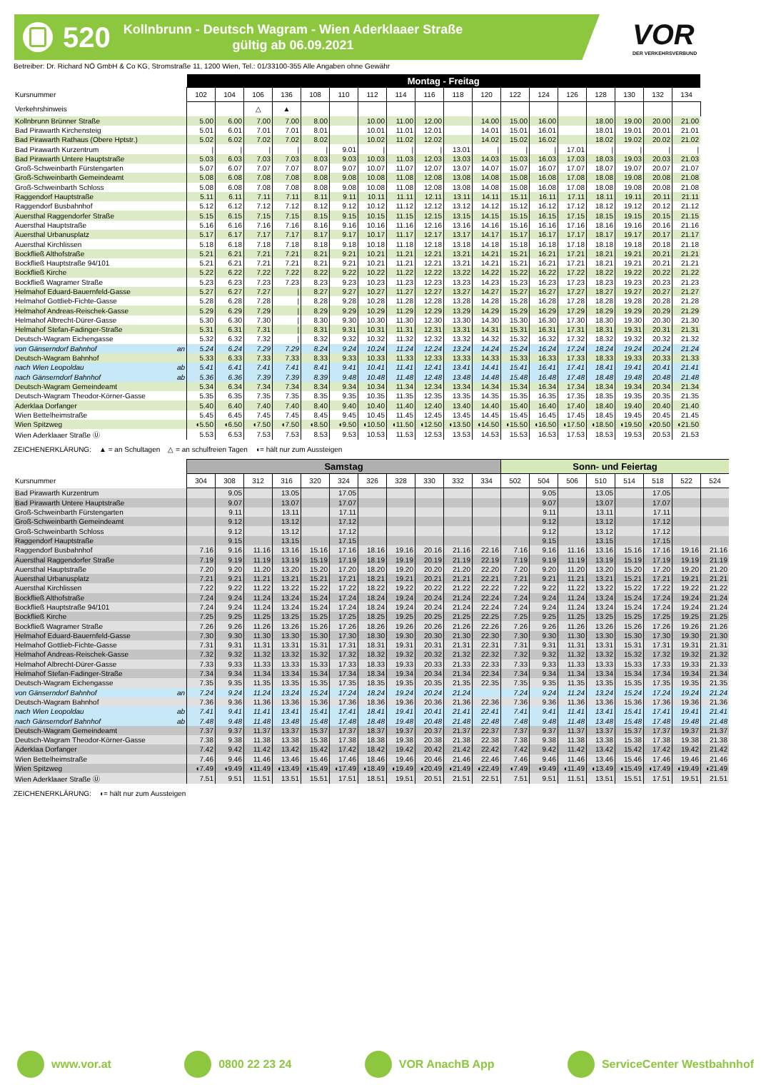520
Kollnbrunn - Deutsch Wagram - Wien Aderklaaer Straße
gültig ab 06.09.2021
VOR
DER VERKEHRSVERBUND
Betreiber: Dr. Richard NÖ GmbH & Co KG, Stromstraße 11, 1200 Wien, Tel.: 01/33100-355 Alle Angaben ohne Gewähr
| | Montag - Freitag | | | | | | | | | | | | | | | | | | |
| Kursnummer | 102 | 104 | 106 | 136 | 108 | 110 | 112 | 114 | 116 | 118 | 120 | 122 | 124 | 126 | 128 | 130 | 132 | 134 | |
| Verkehrshinweis | | | △ | ▲ | | | | | | | | | | | | | | | |
| Kollnbrunn Brünner Straße | 5.00 | 6.00 | 7.00 | 7.00 | 8.00 | | 10.00 | 11.00 | 12.00 | | 14.00 | 15.00 | 16.00 | | 18.00 | 19.00 | 20.00 | 21.00 | |
| Bad Pirawarth Kirchensteig | 5.01 | 6.01 | 7.01 | 7.01 | 8.01 | | 10.01 | 11.01 | 12.01 | | 14.01 | 15.01 | 16.01 | | 18.01 | 19.01 | 20.01 | 21.01 | |
| Bad Pirawarth Rathaus (Obere Hptstr.) | 5.02 | 6.02 | 7.02 | 7.02 | 8.02 | | 10.02 | 11.02 | 12.02 | | 14.02 | 15.02 | 16.02 | | 18.02 | 19.02 | 20.02 | 21.02 | |
| Bad Pirawarth Kurzentrum | / | / | / | / | / | 9.01 | / | / | / | 13.01 | / | / | / | 17.01 | / | / | / | / | |
| Bad Pirawarth Untere Hauptstraße | 5.03 | 6.03 | 7.03 | 7.03 | 8.03 | 9.03 | 10.03 | 11.03 | 12.03 | 13.03 | 14.03 | 15.03 | 16.03 | 17.03 | 18.03 | 19.03 | 20.03 | 21.03 | |
| Groß-Schweinbarth Fürstengarten | 5.07 | 6.07 | 7.07 | 7.07 | 8.07 | 9.07 | 10.07 | 11.07 | 12.07 | 13.07 | 14.07 | 15.07 | 16.07 | 17.07 | 18.07 | 19.07 | 20.07 | 21.07 | |
| Groß-Schweinbarth Gemeindeamt | 5.08 | 6.08 | 7.08 | 7.08 | 8.08 | 9.08 | 10.08 | 11.08 | 12.08 | 13.08 | 14.08 | 15.08 | 16.08 | 17.08 | 18.08 | 19.08 | 20.08 | 21.08 | |
| Groß-Schweinbarth Schloss | 5.08 | 6.08 | 7.08 | 7.08 | 8.08 | 9.08 | 10.08 | 11.08 | 12.08 | 13.08 | 14.08 | 15.08 | 16.08 | 17.08 | 18.08 | 19.08 | 20.08 | 21.08 | |
| Raggendorf Hauptstraße | 5.11 | 6.11 | 7.11 | 7.11 | 8.11 | 9.11 | 10.11 | 11.11 | 12.11 | 13.11 | 14.11 | 15.11 | 16.11 | 17.11 | 18.11 | 19.11 | 20.11 | 21.11 | |
| Raggendorf Busbahnhof | 5.12 | 6.12 | 7.12 | 7.12 | 8.12 | 9.12 | 10.12 | 11.12 | 12.12 | 13.12 | 14.12 | 15.12 | 16.12 | 17.12 | 18.12 | 19.12 | 20.12 | 21.12 | |
| Auersthal Raggendorfer Straße | 5.15 | 6.15 | 7.15 | 7.15 | 8.15 | 9.15 | 10.15 | 11.15 | 12.15 | 13.15 | 14.15 | 15.15 | 16.15 | 17.15 | 18.15 | 19.15 | 20.15 | 21.15 | |
| Auersthal Hauptstraße | 5.16 | 6.16 | 7.16 | 7.16 | 8.16 | 9.16 | 10.16 | 11.16 | 12.16 | 13.16 | 14.16 | 15.16 | 16.16 | 17.16 | 18.16 | 19.16 | 20.16 | 21.16 | |
| Auersthal Urbanusplatz | 5.17 | 6.17 | 7.17 | 7.17 | 8.17 | 9.17 | 10.17 | 11.17 | 12.17 | 13.17 | 14.17 | 15.17 | 16.17 | 17.17 | 18.17 | 19.17 | 20.17 | 21.17 | |
| Auersthal Kirchlissen | 5.18 | 6.18 | 7.18 | 7.18 | 8.18 | 9.18 | 10.18 | 11.18 | 12.18 | 13.18 | 14.18 | 15.18 | 16.18 | 17.18 | 18.18 | 19.18 | 20.18 | 21.18 | |
| Bockfließ Althofstraße | 5.21 | 6.21 | 7.21 | 7.21 | 8.21 | 9.21 | 10.21 | 11.21 | 12.21 | 13.21 | 14.21 | 15.21 | 16.21 | 17.21 | 18.21 | 19.21 | 20.21 | 21.21 | |
| Bockfließ Hauptstraße 94/101 | 5.21 | 6.21 | 7.21 | 7.21 | 8.21 | 9.21 | 10.21 | 11.21 | 12.21 | 13.21 | 14.21 | 15.21 | 16.21 | 17.21 | 18.21 | 19.21 | 20.21 | 21.21 | |
| Bockfließ Kirche | 5.22 | 6.22 | 7.22 | 7.22 | 8.22 | 9.22 | 10.22 | 11.22 | 12.22 | 13.22 | 14.22 | 15.22 | 16.22 | 17.22 | 18.22 | 19.22 | 20.22 | 21.22 | |
| Bockfließ Wagramer Straße | 5.23 | 6.23 | 7.23 | 7.23 | 8.23 | 9.23 | 10.23 | 11.23 | 12.23 | 13.23 | 14.23 | 15.23 | 16.23 | 17.23 | 18.23 | 19.23 | 20.23 | 21.23 | |
| Helmahof Eduard-Bauernfeld-Gasse | 5.27 | 6.27 | 7.27 | / | 8.27 | 9.27 | 10.27 | 11.27 | 12.27 | 13.27 | 14.27 | 15.27 | 16.27 | 17.27 | 18.27 | 19.27 | 20.27 | 21.27 | |
| Helmahof Gottlieb-Fichte-Gasse | 5.28 | 6.28 | 7.28 | / | 8.28 | 9.28 | 10.28 | 11.28 | 12.28 | 13.28 | 14.28 | 15.28 | 16.28 | 17.28 | 18.28 | 19.28 | 20.28 | 21.28 | |
| Helmahof Andreas-Reischek-Gasse | 5.29 | 6.29 | 7.29 | / | 8.29 | 9.29 | 10.29 | 11.29 | 12.29 | 13.29 | 14.29 | 15.29 | 16.29 | 17.29 | 18.29 | 19.29 | 20.29 | 21.29 | |
| Helmahof Albrecht-Dürer-Gasse | 5.30 | 6.30 | 7.30 | / | 8.30 | 9.30 | 10.30 | 11.30 | 12.30 | 13.30 | 14.30 | 15.30 | 16.30 | 17.30 | 18.30 | 19.30 | 20.30 | 21.30 | |
| Helmahof Stefan-Fadinger-Straße | 5.31 | 6.31 | 7.31 | / | 8.31 | 9.31 | 10.31 | 11.31 | 12.31 | 13.31 | 14.31 | 15.31 | 16.31 | 17.31 | 18.31 | 19.31 | 20.31 | 21.31 | |
| Deutsch-Wagram Eichengasse | 5.32 | 6.32 | 7.32 | / | 8.32 | 9.32 | 10.32 | 11.32 | 12.32 | 13.32 | 14.32 | 15.32 | 16.32 | 17.32 | 18.32 | 19.32 | 20.32 | 21.32 | |
| von Gänserndorf Bahnhof an | 5.24 | 6.24 | 7.29 | 7.29 | 8.24 | 9.24 | 10.24 | 11.24 | 12.24 | 13.24 | 14.24 | 15.24 | 16.24 | 17.24 | 18.24 | 19.24 | 20.24 | 21.24 | |
| Deutsch-Wagram Bahnhof | 5.33 | 6.33 | 7.33 | 7.33 | 8.33 | 9.33 | 10.33 | 11.33 | 12.33 | 13.33 | 14.33 | 15.33 | 16.33 | 17.33 | 18.33 | 19.33 | 20.33 | 21.33 | |
| nach Wien Leopoldau ab | 5.41 | 6.41 | 7.41 | 7.41 | 8.41 | 9.41 | 10.41 | 11.41 | 12.41 | 13.41 | 14.41 | 15.41 | 16.41 | 17.41 | 18.41 | 19.41 | 20.41 | 21.41 | |
| nach Gänserndorf Bahnhof ab | 5.36 | 6.36 | 7.39 | 7.39 | 8.39 | 9.48 | 10.48 | 11.48 | 12.48 | 13.48 | 14.48 | 15.48 | 16.48 | 17.48 | 18.48 | 19.48 | 20.48 | 21.48 | |
| Deutsch-Wagram Gemeindeamt | 5.34 | 6.34 | 7.34 | 7.34 | 8.34 | 9.34 | 10.34 | 11.34 | 12.34 | 13.34 | 14.34 | 15.34 | 16.34 | 17.34 | 18.34 | 19.34 | 20.34 | 21.34 | |
| Deutsch-Wagram Theodor-Körner-Gasse | 5.35 | 6.35 | 7.35 | 7.35 | 8.35 | 9.35 | 10.35 | 11.35 | 12.35 | 13.35 | 14.35 | 15.35 | 16.35 | 17.35 | 18.35 | 19.35 | 20.35 | 21.35 | |
| Aderklaa Dorfanger | 5.40 | 6.40 | 7.40 | 7.40 | 8.40 | 9.40 | 10.40 | 11.40 | 12.40 | 13.40 | 14.40 | 15.40 | 16.40 | 17.40 | 18.40 | 19.40 | 20.40 | 21.40 | |
| Wien Bettelheimstraße | 5.45 | 6.45 | 7.45 | 7.45 | 8.45 | 9.45 | 10.45 | 11.45 | 12.45 | 13.45 | 14.45 | 15.45 | 16.45 | 17.45 | 18.45 | 19.45 | 20.45 | 21.45 | |
| Wien Spitzweg | ◖5.50 | ◖6.50 | ◖7.50 | ◖7.50 | ◖8.50 | ◖9.50 | ◖10.50 | ◖11.50 | ◖12.50 | ◖13.50 | ◖14.50 | ◖15.50 | ◖16.50 | ◖17.50 | ◖18.50 | ◖19.50 | ◖20.50 | ◖21.50 | |
| Wien Aderklaaer Straße Ⓤ | 5.53 | 6.53 | 7.53 | 7.53 | 8.53 | 9.53 | 10.53 | 11.53 | 12.53 | 13.53 | 14.53 | 15.53 | 16.53 | 17.53 | 18.53 | 19.53 | 20.53 | 21.53 | |
ZEICHENERKLÄRUNG: ▲ = an Schultagen △ = an schulfreien Tagen ◖= hält nur zum Aussteigen
| | Samstag | | | | | | | | | | | Sonn- und Feiertag | | | | | | | |
| Kursnummer | 304 | 308 | 312 | 316 | 320 | 324 | 326 | 328 | 330 | 332 | 334 | 502 | 504 | 506 | 510 | 514 | 518 | 522 | 524 |
| Bad Pirawarth Kurzentrum | | 9.05 | | 13.05 | | 17.05 | | | | | | | 9.05 | | 13.05 | | 17.05 | | |
| Bad Pirawarth Untere Hauptstraße | | 9.07 | | 13.07 | | 17.07 | | | | | | | 9.07 | | 13.07 | | 17.07 | | |
| Groß-Schweinbarth Fürstengarten | | 9.11 | | 13.11 | | 17.11 | | | | | | | 9.11 | | 13.11 | | 17.11 | | |
| Groß-Schweinbarth Gemeindeamt | | 9.12 | | 13.12 | | 17.12 | | | | | | | 9.12 | | 13.12 | | 17.12 | | |
| Groß-Schweinbarth Schloss | | 9.12 | | 13.12 | | 17.12 | | | | | | | 9.12 | | 13.12 | | 17.12 | | |
| Raggendorf Hauptstraße | | 9.15 | | 13.15 | | 17.15 | | | | | | | 9.15 | | 13.15 | | 17.15 | | |
| Raggendorf Busbahnhof | 7.16 | 9.16 | 11.16 | 13.16 | 15.16 | 17.16 | 18.16 | 19.16 | 20.16 | 21.16 | 22.16 | 7.16 | 9.16 | 11.16 | 13.16 | 15.16 | 17.16 | 19.16 | 21.16 |
| Auersthal Raggendorfer Straße | 7.19 | 9.19 | 11.19 | 13.19 | 15.19 | 17.19 | 18.19 | 19.19 | 20.19 | 21.19 | 22.19 | 7.19 | 9.19 | 11.19 | 13.19 | 15.19 | 17.19 | 19.19 | 21.19 |
| Auersthal Hauptstraße | 7.20 | 9.20 | 11.20 | 13.20 | 15.20 | 17.20 | 18.20 | 19.20 | 20.20 | 21.20 | 22.20 | 7.20 | 9.20 | 11.20 | 13.20 | 15.20 | 17.20 | 19.20 | 21.20 |
| Auersthal Urbanusplatz | 7.21 | 9.21 | 11.21 | 13.21 | 15.21 | 17.21 | 18.21 | 19.21 | 20.21 | 21.21 | 22.21 | 7.21 | 9.21 | 11.21 | 13.21 | 15.21 | 17.21 | 19.21 | 21.21 |
| Auersthal Kirchlissen | 7.22 | 9.22 | 11.22 | 13.22 | 15.22 | 17.22 | 18.22 | 19.22 | 20.22 | 21.22 | 22.22 | 7.22 | 9.22 | 11.22 | 13.22 | 15.22 | 17.22 | 19.22 | 21.22 |
| Bockfließ Althofstraße | 7.24 | 9.24 | 11.24 | 13.24 | 15.24 | 17.24 | 18.24 | 19.24 | 20.24 | 21.24 | 22.24 | 7.24 | 9.24 | 11.24 | 13.24 | 15.24 | 17.24 | 19.24 | 21.24 |
| Bockfließ Hauptstraße 94/101 | 7.24 | 9.24 | 11.24 | 13.24 | 15.24 | 17.24 | 18.24 | 19.24 | 20.24 | 21.24 | 22.24 | 7.24 | 9.24 | 11.24 | 13.24 | 15.24 | 17.24 | 19.24 | 21.24 |
| Bockfließ Kirche | 7.25 | 9.25 | 11.25 | 13.25 | 15.25 | 17.25 | 18.25 | 19.25 | 20.25 | 21.25 | 22.25 | 7.25 | 9.25 | 11.25 | 13.25 | 15.25 | 17.25 | 19.25 | 21.25 |
| Bockfließ Wagramer Straße | 7.26 | 9.26 | 11.26 | 13.26 | 15.26 | 17.26 | 18.26 | 19.26 | 20.26 | 21.26 | 22.26 | 7.26 | 9.26 | 11.26 | 13.26 | 15.26 | 17.26 | 19.26 | 21.26 |
| Helmahof Eduard-Bauernfeld-Gasse | 7.30 | 9.30 | 11.30 | 13.30 | 15.30 | 17.30 | 18.30 | 19.30 | 20.30 | 21.30 | 22.30 | 7.30 | 9.30 | 11.30 | 13.30 | 15.30 | 17.30 | 19.30 | 21.30 |
| Helmahof Gottlieb-Fichte-Gasse | 7.31 | 9.31 | 11.31 | 13.31 | 15.31 | 17.31 | 18.31 | 19.31 | 20.31 | 21.31 | 22.31 | 7.31 | 9.31 | 11.31 | 13.31 | 15.31 | 17.31 | 19.31 | 21.31 |
| Helmahof Andreas-Reischek-Gasse | 7.32 | 9.32 | 11.32 | 13.32 | 15.32 | 17.32 | 18.32 | 19.32 | 20.32 | 21.32 | 22.32 | 7.32 | 9.32 | 11.32 | 13.32 | 15.32 | 17.32 | 19.32 | 21.32 |
| Helmahof Albrecht-Dürer-Gasse | 7.33 | 9.33 | 11.33 | 13.33 | 15.33 | 17.33 | 18.33 | 19.33 | 20.33 | 21.33 | 22.33 | 7.33 | 9.33 | 11.33 | 13.33 | 15.33 | 17.33 | 19.33 | 21.33 |
| Helmahof Stefan-Fadinger-Straße | 7.34 | 9.34 | 11.34 | 13.34 | 15.34 | 17.34 | 18.34 | 19.34 | 20.34 | 21.34 | 22.34 | 7.34 | 9.34 | 11.34 | 13.34 | 15.34 | 17.34 | 19.34 | 21.34 |
| Deutsch-Wagram Eichengasse | 7.35 | 9.35 | 11.35 | 13.35 | 15.35 | 17.35 | 18.35 | 19.35 | 20.35 | 21.35 | 22.35 | 7.35 | 9.35 | 11.35 | 13.35 | 15.35 | 17.35 | 19.35 | 21.35 |
| von Gänserndorf Bahnhof an | 7.24 | 9.24 | 11.24 | 13.24 | 15.24 | 17.24 | 18.24 | 19.24 | 20.24 | 21.24 | | 7.24 | 9.24 | 11.24 | 13.24 | 15.24 | 17.24 | 19.24 | 21.24 |
| Deutsch-Wagram Bahnhof | 7.36 | 9.36 | 11.36 | 13.36 | 15.36 | 17.36 | 18.36 | 19.36 | 20.36 | 21.36 | 22.36 | 7.36 | 9.36 | 11.36 | 13.36 | 15.36 | 17.36 | 19.36 | 21.36 |
| nach Wien Leopoldau ab | 7.41 | 9.41 | 11.41 | 13.41 | 15.41 | 17.41 | 18.41 | 19.41 | 20.41 | 21.41 | 22.41 | 7.41 | 9.41 | 11.41 | 13.41 | 15.41 | 17.41 | 19.41 | 21.41 |
| nach Gänserndorf Bahnhof ab | 7.48 | 9.48 | 11.48 | 13.48 | 15.48 | 17.48 | 18.48 | 19.48 | 20.48 | 21.48 | 22.48 | 7.48 | 9.48 | 11.48 | 13.48 | 15.48 | 17.48 | 19.48 | 21.48 |
| Deutsch-Wagram Gemeindeamt | 7.37 | 9.37 | 11.37 | 13.37 | 15.37 | 17.37 | 18.37 | 19.37 | 20.37 | 21.37 | 22.37 | 7.37 | 9.37 | 11.37 | 13.37 | 15.37 | 17.37 | 19.37 | 21.37 |
| Deutsch-Wagram Theodor-Körner-Gasse | 7.38 | 9.38 | 11.38 | 13.38 | 15.38 | 17.38 | 18.38 | 19.38 | 20.38 | 21.38 | 22.38 | 7.38 | 9.38 | 11.38 | 13.38 | 15.38 | 17.38 | 19.38 | 21.38 |
| Aderklaa Dorfanger | 7.42 | 9.42 | 11.42 | 13.42 | 15.42 | 17.42 | 18.42 | 19.42 | 20.42 | 21.42 | 22.42 | 7.42 | 9.42 | 11.42 | 13.42 | 15.42 | 17.42 | 19.42 | 21.42 |
| Wien Bettelheimstraße | 7.46 | 9.46 | 11.46 | 13.46 | 15.46 | 17.46 | 18.46 | 19.46 | 20.46 | 21.46 | 22.46 | 7.46 | 9.46 | 11.46 | 13.46 | 15.46 | 17.46 | 19.46 | 21.46 |
| Wien Spitzweg | ◖7.49 | ◖9.49 | ◖11.49 | ◖13.49 | ◖15.49 | ◖17.49 | ◖18.49 | ◖19.49 | ◖20.49 | ◖21.49 | ◖22.49 | ◖7.49 | ◖9.49 | ◖11.49 | ◖13.49 | ◖15.49 | ◖17.49 | ◖19.49 | ◖21.49 |
| Wien Aderklaaer Straße Ⓤ | 7.51 | 9.51 | 11.51 | 13.51 | 15.51 | 17.51 | 18.51 | 19.51 | 20.51 | 21.51 | 22.51 | 7.51 | 9.51 | 11.51 | 13.51 | 15.51 | 17.51 | 19.51 | 21.51 |
ZEICHENERKLÄRUNG: ◖= hält nur zum Aussteigen
www.vor.at 0800 22 23 24 VOR AnachB App ServiceCenter Westbahnhof